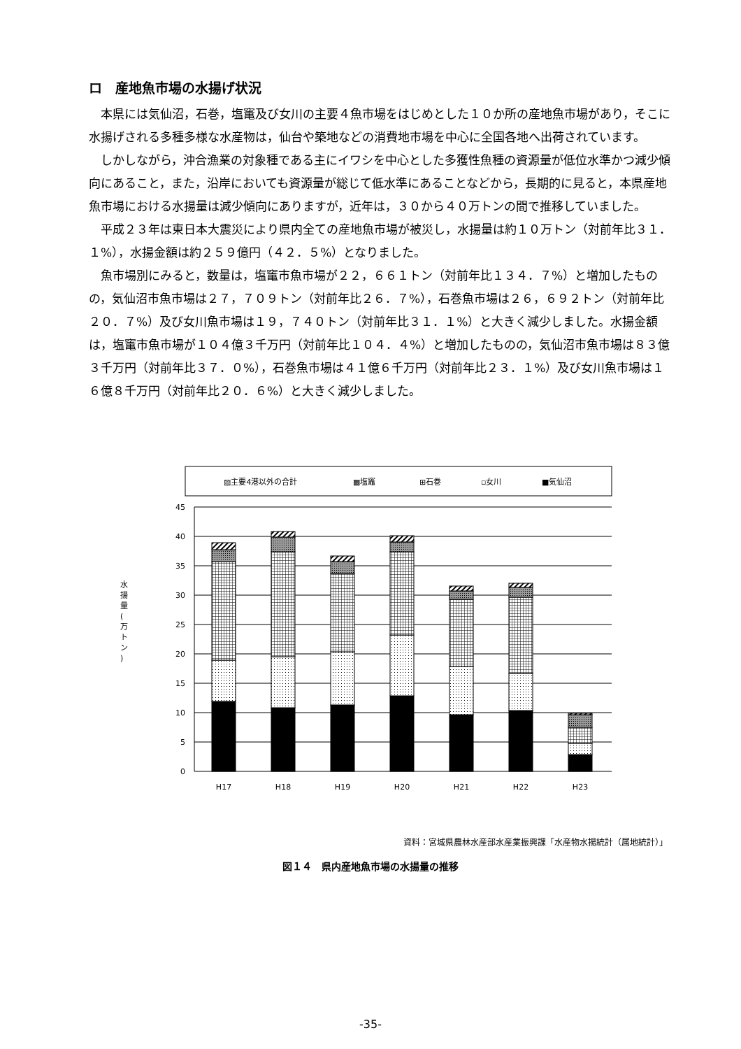ロ　産地魚市場の水揚げ状況
本県には気仙沼，石巻，塩竃及び女川の主要４魚市場をはじめとした１０か所の産地魚市場があり，そこに水揚げされる多種多様な水産物は，仙台や築地などの消費地市場を中心に全国各地へ出荷されています。
しかしながら，沖合漁業の対象種である主にイワシを中心とした多獲性魚種の資源量が低位水準かつ減少傾向にあること，また，沿岸においても資源量が総じて低水準にあることなどから，長期的に見ると，本県産地魚市場における水揚量は減少傾向にありますが，近年は，３０から４０万トンの間で推移していました。
平成２３年は東日本大震災により県内全ての産地魚市場が被災し，水揚量は約１０万トン（対前年比３１．１%），水揚金額は約２５９億円（４２．５%）となりました。
魚市場別にみると，数量は，塩竃市魚市場が２２，６６１トン（対前年比１３４．７%）と増加したものの，気仙沼市魚市場は２７，７０９トン（対前年比２６．７%），石巻魚市場は２６，６９２トン（対前年比２０．７%）及び女川魚市場は１９，７４０トン（対前年比３１．１%）と大きく減少しました。水揚金額は，塩竃市魚市場が１０４億３千万円（対前年比１０４．４%）と増加したものの，気仙沼市魚市場は８３億３千万円（対前年比３７．０%），石巻魚市場は４１億６千万円（対前年比２３．１%）及び女川魚市場は１６億８千万円（対前年比２０．６%）と大きく減少しました。
▨主要4港以外の合計
▩塩竈
⊞石巻
▫女川
■気仙沼
45
40
35
30
25
20
15
10
5
0
水
揚
量
(
万
ト
ン
)
H17
H18
H19
H20
H21
H22
H23
資料：宮城県農林水産部水産業振興課「水産物水揚統計（属地統計）」
図１４　県内産地魚市場の水揚量の推移
-35-